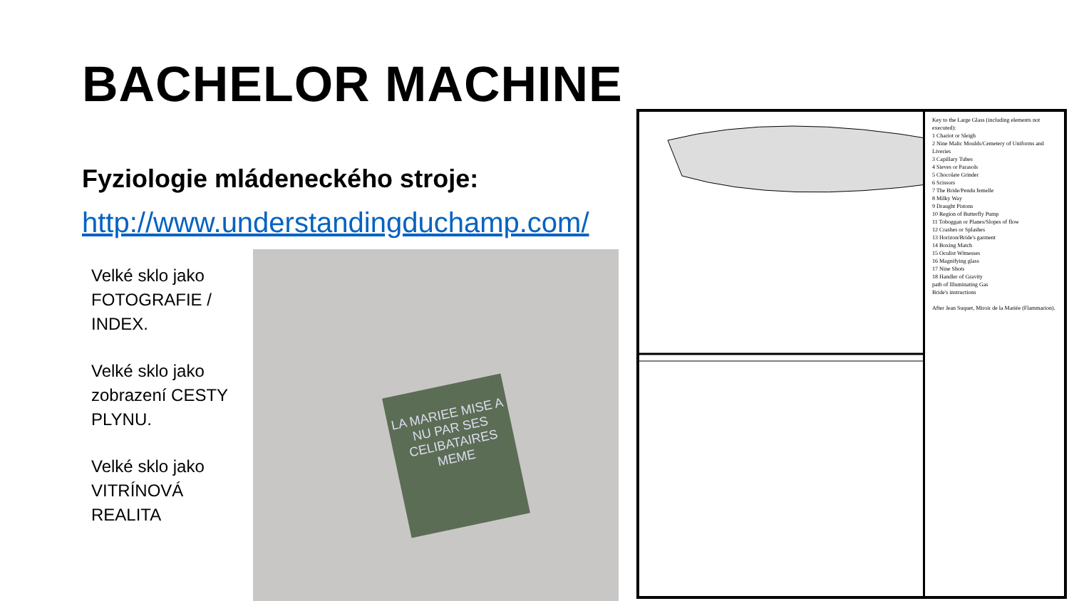BACHELOR MACHINE
Fyziologie mládeneckého stroje:
http://www.understandingduchamp.com/
Velké sklo jako FOTOGRAFIE / INDEX.
Velké sklo jako zobrazení CESTY PLYNU.
Velké sklo jako VITRÍNOVÁ REALITA
LA MARIEE MISE A NU PAR SES CELIBATAIRES MEME
Key to the Large Glass (including elements not executed):
1 Chariot or Sleigh
2 Nine Malic Moulds/Cemetery of Uniforms and Liveries
3 Capillary Tubes
4 Sieves or Parasols
5 Chocolate Grinder
6 Scissors
7 The Bride/Pendu femelle
8 Milky Way
9 Draught Pistons
10 Region of Butterfly Pump
11 Toboggan or Planes/Slopes of flow
12 Crashes or Splashes
13 Horizon/Bride's garment
14 Boxing Match
15 Oculist Witnesses
16 Magnifying glass
17 Nine Shots
18 Handler of Gravity
path of Illuminating Gas
Bride's instructions
After Jean Suquet, Miroir de la Mariée (Flammarion).